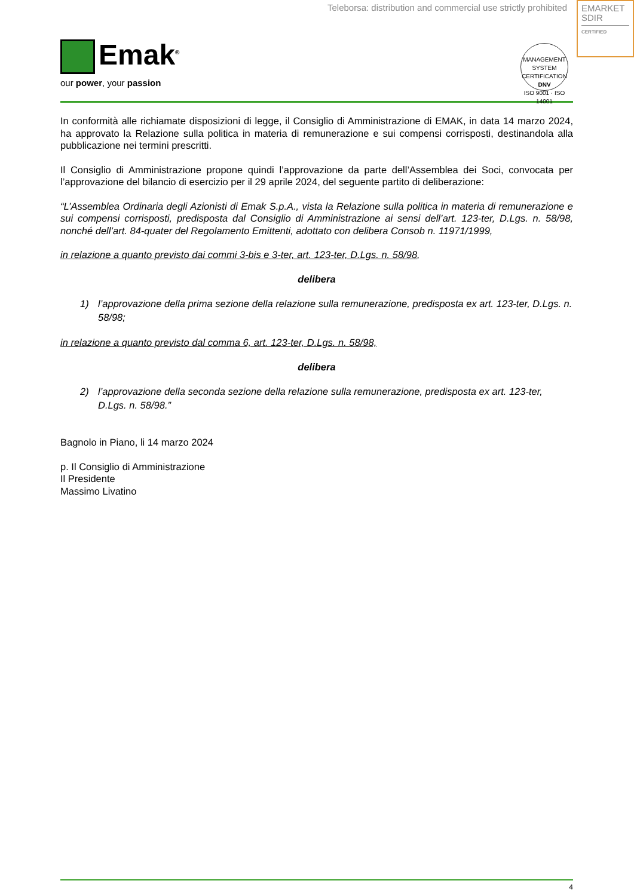Teleborsa: distribution and commercial use strictly prohibited
EMARKET
SDIR
CERTIFIED
Emak<sup>®</sup>
our power, your passion
MANAGEMENT SYSTEM CERTIFICATION
DNV
ISO 9001 · ISO 14001
In conformità alle richiamate disposizioni di legge, il Consiglio di Amministrazione di EMAK, in data 14 marzo 2024, ha approvato la Relazione sulla politica in materia di remunerazione e sui compensi corrisposti, destinandola alla pubblicazione nei termini prescritti.
Il Consiglio di Amministrazione propone quindi l’approvazione da parte dell’Assemblea dei Soci, convocata per l’approvazione del bilancio di esercizio per il 29 aprile 2024, del seguente partito di deliberazione:
“L’Assemblea Ordinaria degli Azionisti di Emak S.p.A., vista la Relazione sulla politica in materia di remunerazione e sui compensi corrisposti, predisposta dal Consiglio di Amministrazione ai sensi dell’art. 123-ter, D.Lgs. n. 58/98, nonché dell’art. 84-quater del Regolamento Emittenti, adottato con delibera Consob n. 11971/1999,
in relazione a quanto previsto dai commi 3-bis e 3-ter, art. 123-ter, D.Lgs. n. 58/98,
delibera
1) l’approvazione della prima sezione della relazione sulla remunerazione, predisposta ex art. 123-ter, D.Lgs. n. 58/98;
in relazione a quanto previsto dal comma 6, art. 123-ter, D.Lgs. n. 58/98,
delibera
2) l’approvazione della seconda sezione della relazione sulla remunerazione, predisposta ex art. 123-ter, D.Lgs. n. 58/98.”
Bagnolo in Piano, li 14 marzo 2024
p. Il Consiglio di Amministrazione
Il Presidente
Massimo Livatino
4